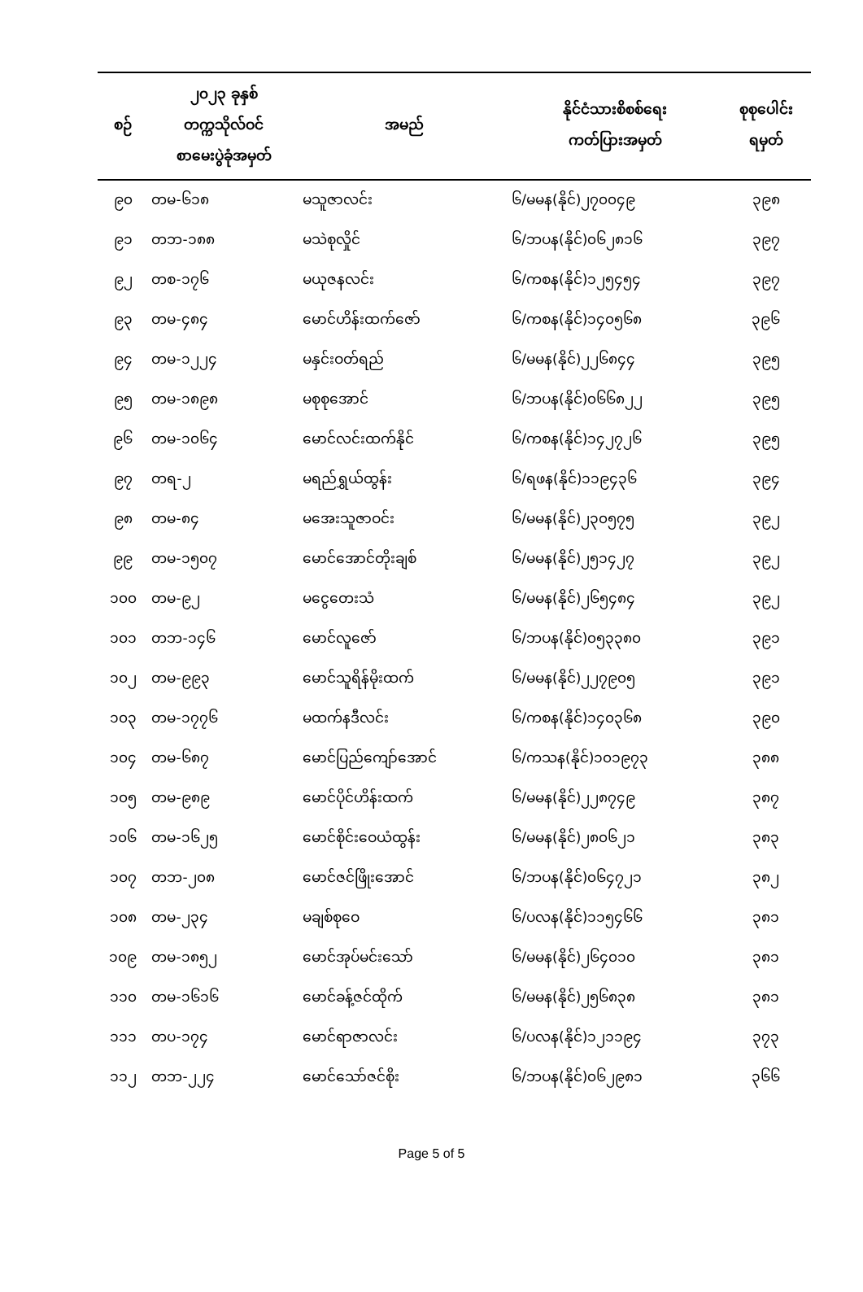| စဉ် | ၂၀၂၃ ခုနှစ် တက္ကသိုလ်ဝင် စာမေးပွဲခုံအမှတ် | အမည် | နိုင်ငံသားစိစစ်ရေး ကတ်ပြားအမှတ် | စုစုပေါင်း ရမှတ် |
| --- | --- | --- | --- | --- |
| ၉၀ | တမ-၆၁၈ | မသူဇာလင်း | ၆/မမန(နိုင်)၂၇၀၀၄၉ | ၃၉၈ |
| ၉၁ | တဘ-၁၈၈ | မသဲစုလှိုင် | ၆/ဘပန(နိုင်)၀၆၂၈၁၆ | ၃၉၇ |
| ၉၂ | တစ-၁၇၆ | မယုဇနလင်း | ၆/ကစန(နိုင်)၁၂၅၄၅၄ | ၃၉၇ |
| ၉၃ | တမ-၄၈၄ | မောင်ဟိန်းထက်ဇော် | ၆/ကစန(နိုင်)၁၄၀၅၆၈ | ၃၉၆ |
| ၉၄ | တမ-၁၂၂၄ | မနှင်းဝတ်ရည် | ၆/မမန(နိုင်)၂၂၆၈၄၄ | ၃၉၅ |
| ၉၅ | တမ-၁၈၉၈ | မစုစုအောင် | ၆/ဘပန(နိုင်)၀၆၆၈၂၂ | ၃၉၅ |
| ၉၆ | တမ-၁၀၆၄ | မောင်လင်းထက်နိုင် | ၆/ကစန(နိုင်)၁၄၂၇၂၆ | ၃၉၅ |
| ၉၇ | တရ-၂ | မရည်ရွှယ်ထွန်း | ၆/ရဖန(နိုင်)၁၁၉၄၃၆ | ၃၉၄ |
| ၉၈ | တမ-၈၄ | မအေးသူဇာဝင်း | ၆/မမန(နိုင်)၂၃၀၅၇၅ | ၃၉၂ |
| ၉၉ | တမ-၁၅၀၇ | မောင်အောင်တိုးချစ် | ၆/မမန(နိုင်)၂၅၁၄၂၇ | ၃၉၂ |
| ၁၀၀ | တမ-၉၂ | မငွေတေးသံ | ၆/မမန(နိုင်)၂၆၅၄၈၄ | ၃၉၂ |
| ၁၀၁ | တဘ-၁၄၆ | မောင်လူဇော် | ၆/ဘပန(နိုင်)၀၅၃၃၈၀ | ၃၉၁ |
| ၁၀၂ | တမ-၉၉၃ | မောင်သူရိန်မိုးထက် | ၆/မမန(နိုင်)၂၂၇၉၀၅ | ၃၉၁ |
| ၁၀၃ | တမ-၁၇၇၆ | မထက်နဒီလင်း | ၆/ကစန(နိုင်)၁၄၀၃၆၈ | ၃၉၀ |
| ၁၀၄ | တမ-၆၈၇ | မောင်ပြည်ကျော်အောင် | ၆/ကသန(နိုင်)၁၀၁၉၇၃ | ၃၈၈ |
| ၁၀၅ | တမ-၉၈၉ | မောင်ပိုင်ဟိန်းထက် | ၆/မမန(နိုင်)၂၂၈၇၄၉ | ၃၈၇ |
| ၁၀၆ | တမ-၁၆၂၅ | မောင်စိုင်းဝေယံထွန်း | ၆/မမန(နိုင်)၂၈၀၆၂၁ | ၃၈၃ |
| ၁၀၇ | တဘ-၂၀၈ | မောင်ဇင်ဖြိုးအောင် | ၆/ဘပန(နိုင်)၀၆၄၇၂၁ | ၃၈၂ |
| ၁၀၈ | တမ-၂၃၄ | မချစ်စုဝေ | ၆/ပလန(နိုင်)၁၁၅၄၆၆ | ၃၈၁ |
| ၁၀၉ | တမ-၁၈၅၂ | မောင်အုပ်မင်းသော် | ၆/မမန(နိုင်)၂၆၄၀၁၀ | ၃၈၁ |
| ၁၁၀ | တမ-၁၆၁၆ | မောင်ခန့်ဇင်ထိုက် | ၆/မမန(နိုင်)၂၅၆၈၃၈ | ၃၈၁ |
| ၁၁၁ | တပ-၁၇၄ | မောင်ရာဇာလင်း | ၆/ပလန(နိုင်)၁၂၁၁၉၄ | ၃၇၃ |
| ၁၁၂ | တဘ-၂၂၄ | မောင်သော်ဇင်စိုး | ၆/ဘပန(နိုင်)၀၆၂၉၈၁ | ၃၆၆ |
Page 5 of 5